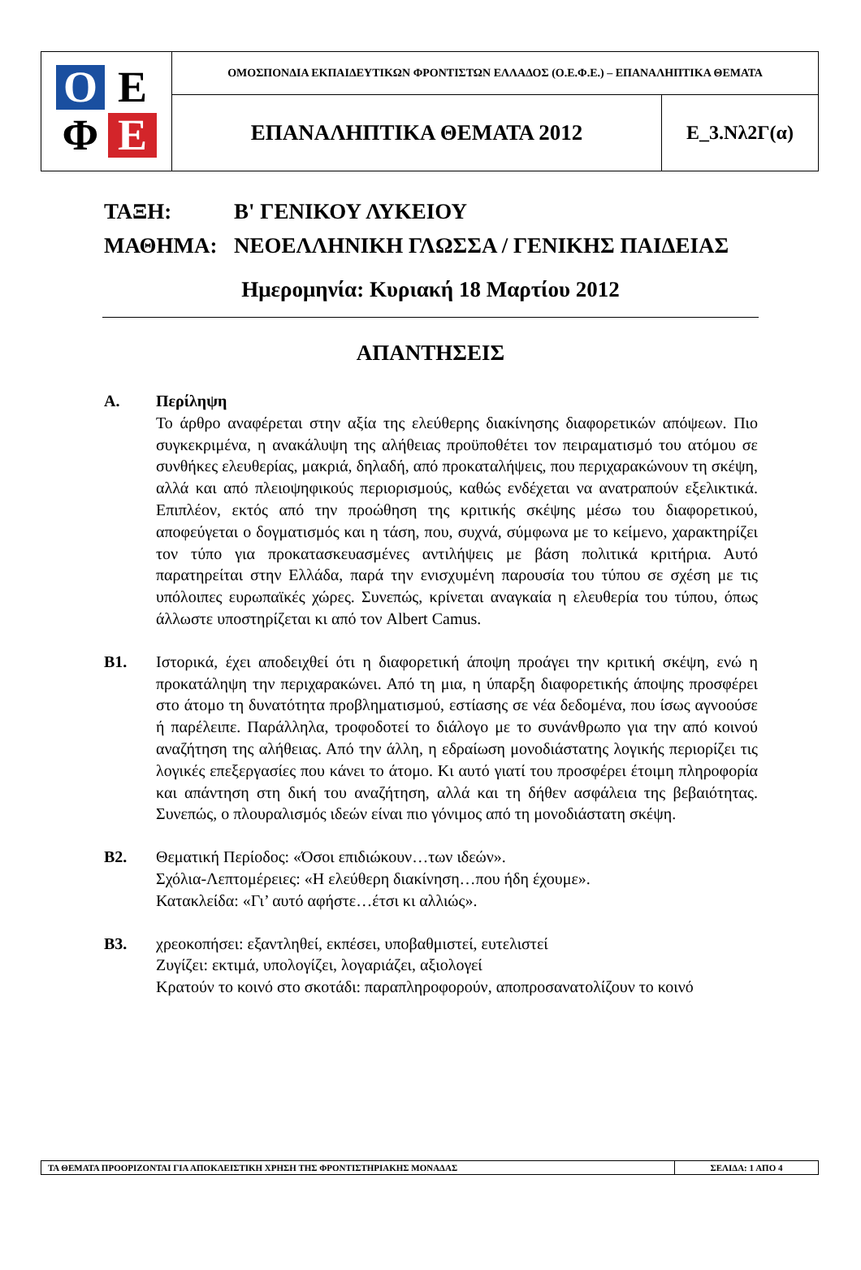| O Ε Φ Ε | ΟΜΟΣΠΟΝΔΙΑ ΕΚΠΑΙΔΕΥΤΙΚΩΝ ΦΡΟΝΤΙΣΤΩΝ ΕΛΛΑΔΟΣ (Ο.Ε.Φ.Ε.) – ΕΠΑΝΑΛΗΠΤΙΚΑ ΘΕΜΑΤΑ | |
| | ΕΠΑΝΑΛΗΠΤΙΚΑ ΘΕΜΑΤΑ 2012 | Ε_3.Νλ2Γ(α) |
ΤΑΞΗ: Β' ΓΕΝΙΚΟΥ ΛΥΚΕΙΟΥ
ΜΑΘΗΜΑ: ΝΕΟΕΛΛΗΝΙΚΗ ΓΛΩΣΣΑ / ΓΕΝΙΚΗΣ ΠΑΙΔΕΙΑΣ
Ημερομηνία: Κυριακή 18 Μαρτίου 2012
ΑΠΑΝΤΗΣΕΙΣ
Α. Περίληψη
Το άρθρο αναφέρεται στην αξία της ελεύθερης διακίνησης διαφορετικών απόψεων. Πιο συγκεκριμένα, η ανακάλυψη της αλήθειας προϋποθέτει τον πειραματισμό του ατόμου σε συνθήκες ελευθερίας, μακριά, δηλαδή, από προκαταλήψεις, που περιχαρακώνουν τη σκέψη, αλλά και από πλειοψηφικούς περιορισμούς, καθώς ενδέχεται να ανατραπούν εξελικτικά. Επιπλέον, εκτός από την προώθηση της κριτικής σκέψης μέσω του διαφορετικού, αποφεύγεται ο δογματισμός και η τάση, που, συχνά, σύμφωνα με το κείμενο, χαρακτηρίζει τον τύπο για προκατασκευασμένες αντιλήψεις με βάση πολιτικά κριτήρια. Αυτό παρατηρείται στην Ελλάδα, παρά την ενισχυμένη παρουσία του τύπου σε σχέση με τις υπόλοιπες ευρωπαϊκές χώρες. Συνεπώς, κρίνεται αναγκαία η ελευθερία του τύπου, όπως άλλωστε υποστηρίζεται κι από τον Albert Camus.
Β1. Ιστορικά, έχει αποδειχθεί ότι η διαφορετική άποψη προάγει την κριτική σκέψη, ενώ η προκατάληψη την περιχαρακώνει. Από τη μια, η ύπαρξη διαφορετικής άποψης προσφέρει στο άτομο τη δυνατότητα προβληματισμού, εστίασης σε νέα δεδομένα, που ίσως αγνοούσε ή παρέλειπε. Παράλληλα, τροφοδοτεί το διάλογο με το συνάνθρωπο για την από κοινού αναζήτηση της αλήθειας. Από την άλλη, η εδραίωση μονοδιάστατης λογικής περιορίζει τις λογικές επεξεργασίες που κάνει το άτομο. Κι αυτό γιατί του προσφέρει έτοιμη πληροφορία και απάντηση στη δική του αναζήτηση, αλλά και τη δήθεν ασφάλεια της βεβαιότητας. Συνεπώς, ο πλουραλισμός ιδεών είναι πιο γόνιμος από τη μονοδιάστατη σκέψη.
Β2. Θεματική Περίοδος: «Όσοι επιδιώκουν…των ιδεών».
Σχόλια-Λεπτομέρειες: «Η ελεύθερη διακίνηση…που ήδη έχουμε».
Κατακλείδα: «Γι’ αυτό αφήστε…έτσι κι αλλιώς».
Β3. χρεοκοπήσει: εξαντληθεί, εκπέσει, υποβαθμιστεί, ευτελιστεί
Ζυγίζει: εκτιμά, υπολογίζει, λογαριάζει, αξιολογεί
Κρατούν το κοινό στο σκοτάδι: παραπληροφορούν, αποπροσανατολίζουν το κοινό
| ΤΑ ΘΕΜΑΤΑ ΠΡΟΟΡΙΖΟΝΤΑΙ ΓΙΑ ΑΠΟΚΛΕΙΣΤΙΚΗ ΧΡΗΣΗ ΤΗΣ ΦΡΟΝΤΙΣΤΗΡΙΑΚΗΣ ΜΟΝΑΔΑΣ | ΣΕΛΙΔΑ: 1 ΑΠΟ 4 |